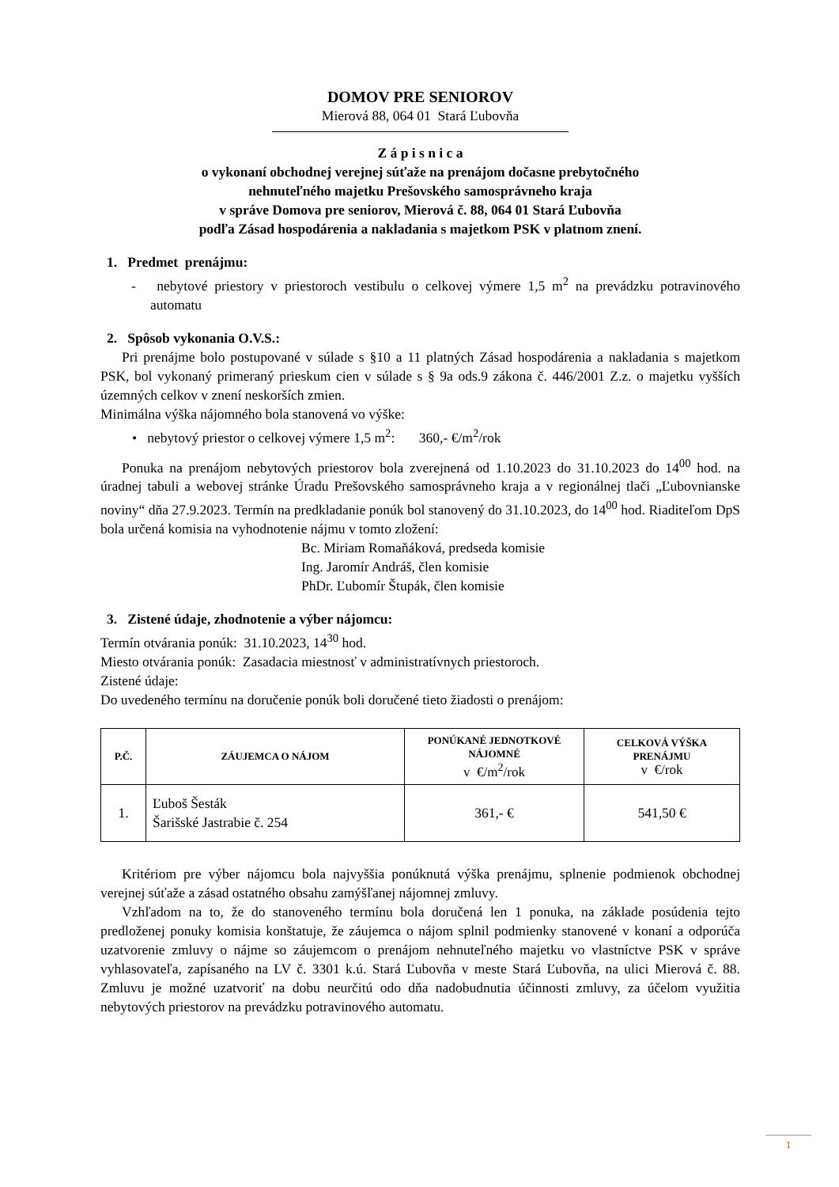DOMOV PRE SENIOROV
Mierová 88, 064 01 Stará Ľubovňa
Z á p i s n i c a
o vykonaní obchodnej verejnej súťaže na prenájom dočasne prebytočného
nehnuteľného majetku Prešovského samosprávneho kraja
v správe Domova pre seniorov, Mierová č. 88, 064 01 Stará Ľubovňa
podľa Zásad hospodárenia a nakladania s majetkom PSK v platnom znení.
1. Predmet prenájmu:
- nebytové priestory v priestoroch vestibulu o celkovej výmere 1,5 m<sup>2</sup> na prevádzku potravinového automatu
2. Spôsob vykonania O.V.S.:
Pri prenájme bolo postupované v súlade s §10 a 11 platných Zásad hospodárenia a nakladania s majetkom PSK, bol vykonaný primeraný prieskum cien v súlade s § 9a ods.9 zákona č. 446/2001 Z.z. o majetku vyšších územných celkov v znení neskorších zmien.
Minimálna výška nájomného bola stanovená vo výške:
• nebytový priestor o celkovej výmere 1,5 m<sup>2</sup>: 360,- €/m<sup>2</sup>/rok
Ponuka na prenájom nebytových priestorov bola zverejnená od 1.10.2023 do 31.10.2023 do 14<sup>00</sup> hod. na úradnej tabuli a webovej stránke Úradu Prešovského samosprávneho kraja a v regionálnej tlači „Ľubovnianske noviny“ dňa 27.9.2023. Termín na predkladanie ponúk bol stanovený do 31.10.2023, do 14<sup>00</sup> hod. Riaditeľom DpS bola určená komisia na vyhodnotenie nájmu v tomto zložení:
Bc. Miriam Romaňáková, predseda komisie
Ing. Jaromír Andráš, člen komisie
PhDr. Ľubomír Štupák, člen komisie
3. Zistené údaje, zhodnotenie a výber nájomcu:
Termín otvárania ponúk: 31.10.2023, 14<sup>30</sup> hod.
Miesto otvárania ponúk: Zasadacia miestnosť v administratívnych priestoroch.
Zistené údaje:
Do uvedeného termínu na doručenie ponúk boli doručené tieto žiadosti o prenájom:
| P.Č. | ZÁUJEMCA O NÁJOM | PONÚKANÉ JEDNOTKOVÉ NÁJOMNÉ v €/m<sup>2</sup>/rok | CELKOVÁ VÝŠKA PRENÁJMU v €/rok |
| --- | --- | --- | --- |
| 1. | Ľuboš Šesták Šarišské Jastrabie č. 254 | 361,- € | 541,50 € |
Kritériom pre výber nájomcu bola najvyššia ponúknutá výška prenájmu, splnenie podmienok obchodnej verejnej súťaže a zásad ostatného obsahu zamýšľanej nájomnej zmluvy.
Vzhľadom na to, že do stanoveného termínu bola doručená len 1 ponuka, na základe posúdenia tejto predloženej ponuky komisia konštatuje, že záujemca o nájom splnil podmienky stanovené v konaní a odporúča uzatvorenie zmluvy o nájme so záujemcom o prenájom nehnuteľného majetku vo vlastníctve PSK v správe vyhlasovateľa, zapísaného na LV č. 3301 k.ú. Stará Ľubovňa v meste Stará Ľubovňa, na ulici Mierová č. 88. Zmluvu je možné uzatvoriť na dobu neurčitú odo dňa nadobudnutia účinnosti zmluvy, za účelom využitia nebytových priestorov na prevádzku potravinového automatu.
1